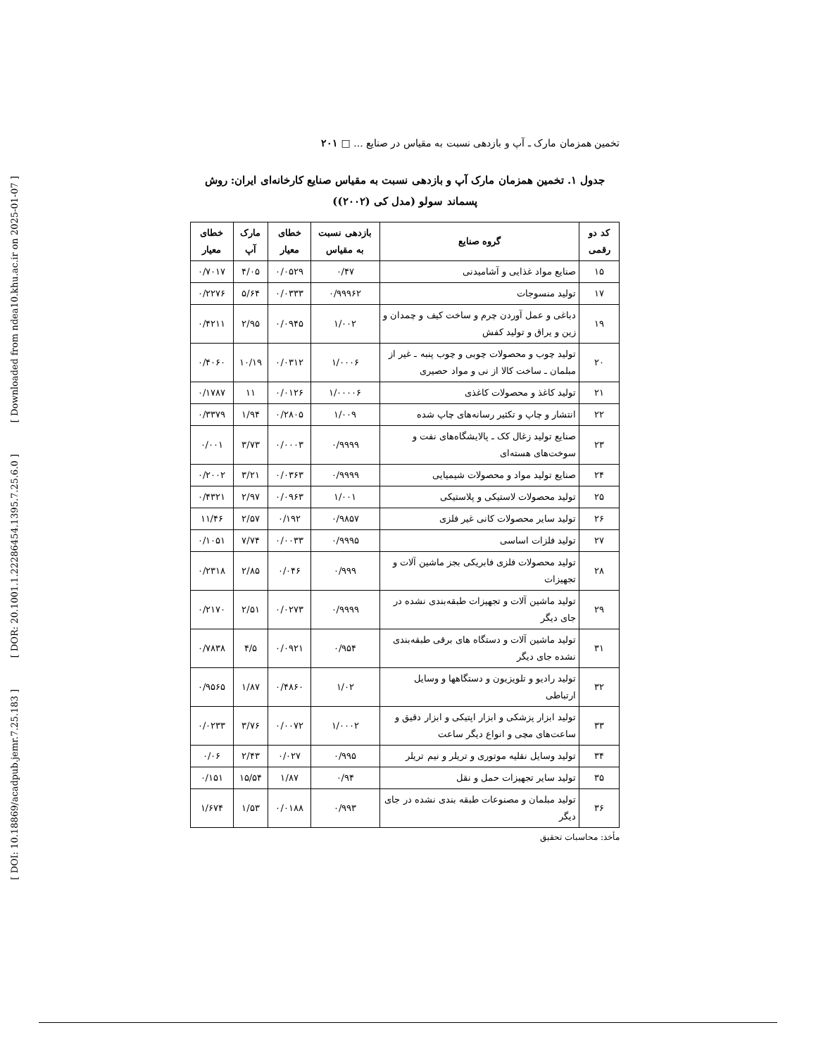[ Downloaded from ndea10.khu.ac.ir on 2025-01-07 ]
[ DOR: 20.1001.1.22286454.1395.7.25.6.0 ]
[ DOI: 10.18869/acadpub.jemr.7.25.183 ]
تخمین همزمان مارک ـ آپ و بازدهی نسبت به مقیاس در صنایع ... □ ۲۰۱
جدول ۱. تخمین همزمان مارک آپ و بازدهی نسبت به مقیاس صنایع کارخانه‌ای ایران: روش پسماند سولو (مدل کی (۲۰۰۲))
| کد دو رقمی | گروه صنایع | بازدهی نسبت به مقیاس | خطای معیار | مارک آپ | خطای معیار |
| --- | --- | --- | --- | --- | --- |
| ۱۵ | صنایع مواد غذایی و آشامیدنی | ۰/۴۷ | ۰/۰۵۲۹ | ۴/۰۵ | ۰/۷۰۱۷ |
| ۱۷ | تولید منسوجات | ۰/۹۹۹۶۲ | ۰/۰۳۳۳ | ۵/۶۴ | ۰/۲۲۷۶ |
| ۱۹ | دباغی و عمل آوردن چرم و ساخت کیف و چمدان و زین و یراق و تولید کفش | ۱/۰۰۲ | ۰/۰۹۴۵ | ۲/۹۵ | ۰/۴۲۱۱ |
| ۲۰ | تولید چوب و محصولات چوبی و چوب پنبه ـ غیر از مبلمان ـ ساخت کالا از نی و مواد حصیری | ۱/۰۰۰۶ | ۰/۰۳۱۲ | ۱۰/۱۹ | ۰/۴۰۶۰ |
| ۲۱ | تولید کاغذ و محصولات کاغذی | ۱/۰۰۰۰۶ | ۰/۰۱۲۶ | ۱۱ | ۰/۱۷۸۷ |
| ۲۲ | انتشار و چاپ و تکثیر رسانه‌های چاپ شده | ۱/۰۰۹ | ۰/۲۸۰۵ | ۱/۹۴ | ۰/۳۳۷۹ |
| ۲۳ | صنایع تولید زغال کک ـ پالایشگاه‌های نفت و سوخت‌های هسته‌ای | ۰/۹۹۹۹ | ۰/۰۰۰۳ | ۳/۷۳ | ۰/۰۰۱ |
| ۲۴ | صنایع تولید مواد و محصولات شیمیایی | ۰/۹۹۹۹ | ۰/۰۳۶۳ | ۳/۲۱ | ۰/۲۰۰۲ |
| ۲۵ | تولید محصولات لاستیکی و پلاستیکی | ۱/۰۰۱ | ۰/۰۹۶۳ | ۲/۹۷ | ۰/۴۳۲۱ |
| ۲۶ | تولید سایر محصولات کانی غیر فلزی | ۰/۹۸۵۷ | ۰/۱۹۲ | ۲/۵۷ | ۱۱/۴۶ |
| ۲۷ | تولید فلزات اساسی | ۰/۹۹۹۵ | ۰/۰۰۳۳ | ۷/۷۴ | ۰/۱۰۵۱ |
| ۲۸ | تولید محصولات فلزی فابریکی بجز ماشین آلات و تجهیزات | ۰/۹۹۹ | ۰/۰۴۶ | ۲/۸۵ | ۰/۲۳۱۸ |
| ۲۹ | تولید ماشین آلات و تجهیزات طبقه‌بندی نشده در جای دیگر | ۰/۹۹۹۹ | ۰/۰۲۷۳ | ۲/۵۱ | ۰/۲۱۷۰ |
| ۳۱ | تولید ماشین آلات و دستگاه های برقی طبقه‌بندی نشده جای دیگر | ۰/۹۵۴ | ۰/۰۹۲۱ | ۴/۵ | ۰/۷۸۳۸ |
| ۳۲ | تولید رادیو و تلویزیون و دستگاهها و وسایل ارتباطی | ۱/۰۲ | ۰/۴۸۶۰ | ۱/۸۷ | ۰/۹۵۶۵ |
| ۳۳ | تولید ابزار پزشکی و ابزار اپتیکی و ابزار دقیق و ساعت‌های مچی و انواع دیگر ساعت | ۱/۰۰۰۲ | ۰/۰۰۷۲ | ۳/۷۶ | ۰/۰۲۳۳ |
| ۳۴ | تولید وسایل نقلیه موتوری و تریلر و نیم تریلر | ۰/۹۹۵ | ۰/۰۲۷ | ۲/۴۳ | ۰/۰۶ |
| ۳۵ | تولید سایر تجهیزات حمل و نقل | ۰/۹۴ | ۱/۸۷ | ۱۵/۵۴ | ۰/۱۵۱ |
| ۳۶ | تولید مبلمان و مصنوعات طبقه بندی نشده در جای دیگر | ۰/۹۹۳ | ۰/۰۱۸۸ | ۱/۵۳ | ۱/۶۷۴ |
مأخذ: محاسبات تحقیق